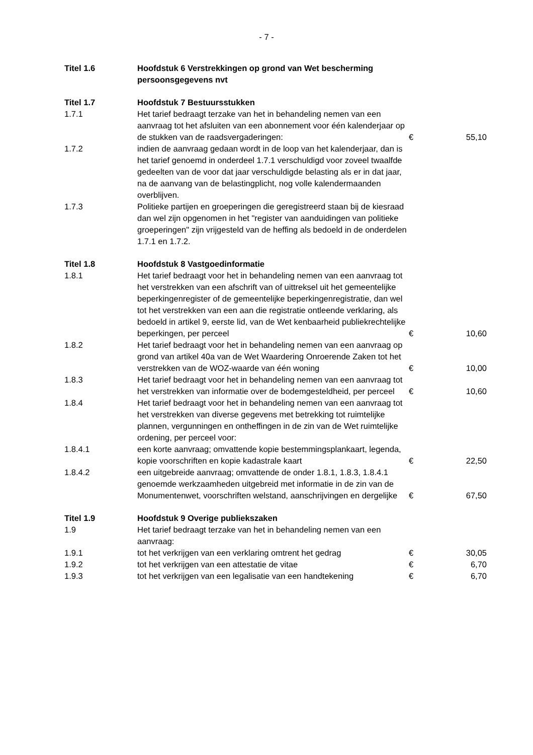- 7 -
| Titel 1.6 | Hoofdstuk 6 Verstrekkingen op grond van Wet bescherming persoonsgegevens nvt | | |
| Titel 1.7 | Hoofdstuk 7 Bestuursstukken | | |
| 1.7.1 | Het tarief bedraagt terzake van het in behandeling nemen van een aanvraag tot het afsluiten van een abonnement voor één kalenderjaar op de stukken van de raadsvergaderingen: | € | 55,10 |
| 1.7.2 | indien de aanvraag gedaan wordt in de loop van het kalenderjaar, dan is het tarief genoemd in onderdeel 1.7.1 verschuldigd voor zoveel twaalfde gedeelten van de voor dat jaar verschuldigde belasting als er in dat jaar, na de aanvang van de belastingplicht, nog volle kalendermaanden overblijven. | | |
| 1.7.3 | Politieke partijen en groeperingen die geregistreerd staan bij de kiesraad dan wel zijn opgenomen in het "register van aanduidingen van politieke groeperingen" zijn vrijgesteld van de heffing als bedoeld in de onderdelen 1.7.1 en 1.7.2. | | |
| Titel 1.8 | Hoofdstuk 8 Vastgoedinformatie | | |
| 1.8.1 | Het tarief bedraagt voor het in behandeling nemen van een aanvraag tot het verstrekken van een afschrift van of uittreksel uit het gemeentelijke beperkingenregister of de gemeentelijke beperkingenregistratie, dan wel tot het verstrekken van een aan die registratie ontleende verklaring, als bedoeld in artikel 9, eerste lid, van de Wet kenbaarheid publiekrechtelijke beperkingen, per perceel | € | 10,60 |
| 1.8.2 | Het tarief bedraagt voor het in behandeling nemen van een aanvraag op grond van artikel 40a van de Wet Waardering Onroerende Zaken tot het verstrekken van de WOZ-waarde van één woning | € | 10,00 |
| 1.8.3 | Het tarief bedraagt voor het in behandeling nemen van een aanvraag tot het verstrekken van informatie over de bodemgesteldheid, per perceel | € | 10,60 |
| 1.8.4 | Het tarief bedraagt voor het in behandeling nemen van een aanvraag tot het verstrekken van diverse gegevens met betrekking tot ruimtelijke plannen, vergunningen en ontheffingen in de zin van de Wet ruimtelijke ordening, per perceel voor: | | |
| 1.8.4.1 | een korte aanvraag; omvattende kopie bestemmingsplankaart, legenda, kopie voorschriften en kopie kadastrale kaart | € | 22,50 |
| 1.8.4.2 | een uitgebreide aanvraag; omvattende de onder 1.8.1, 1.8.3, 1.8.4.1 genoemde werkzaamheden uitgebreid met informatie in de zin van de Monumentenwet, voorschriften welstand, aanschrijvingen en dergelijke | € | 67,50 |
| Titel 1.9 | Hoofdstuk 9 Overige publiekszaken | | |
| 1.9 | Het tarief bedraagt terzake van het in behandeling nemen van een aanvraag: | | |
| 1.9.1 | tot het verkrijgen van een verklaring omtrent het gedrag | € | 30,05 |
| 1.9.2 | tot het verkrijgen van een attestatie de vitae | € | 6,70 |
| 1.9.3 | tot het verkrijgen van een legalisatie van een handtekening | € | 6,70 |